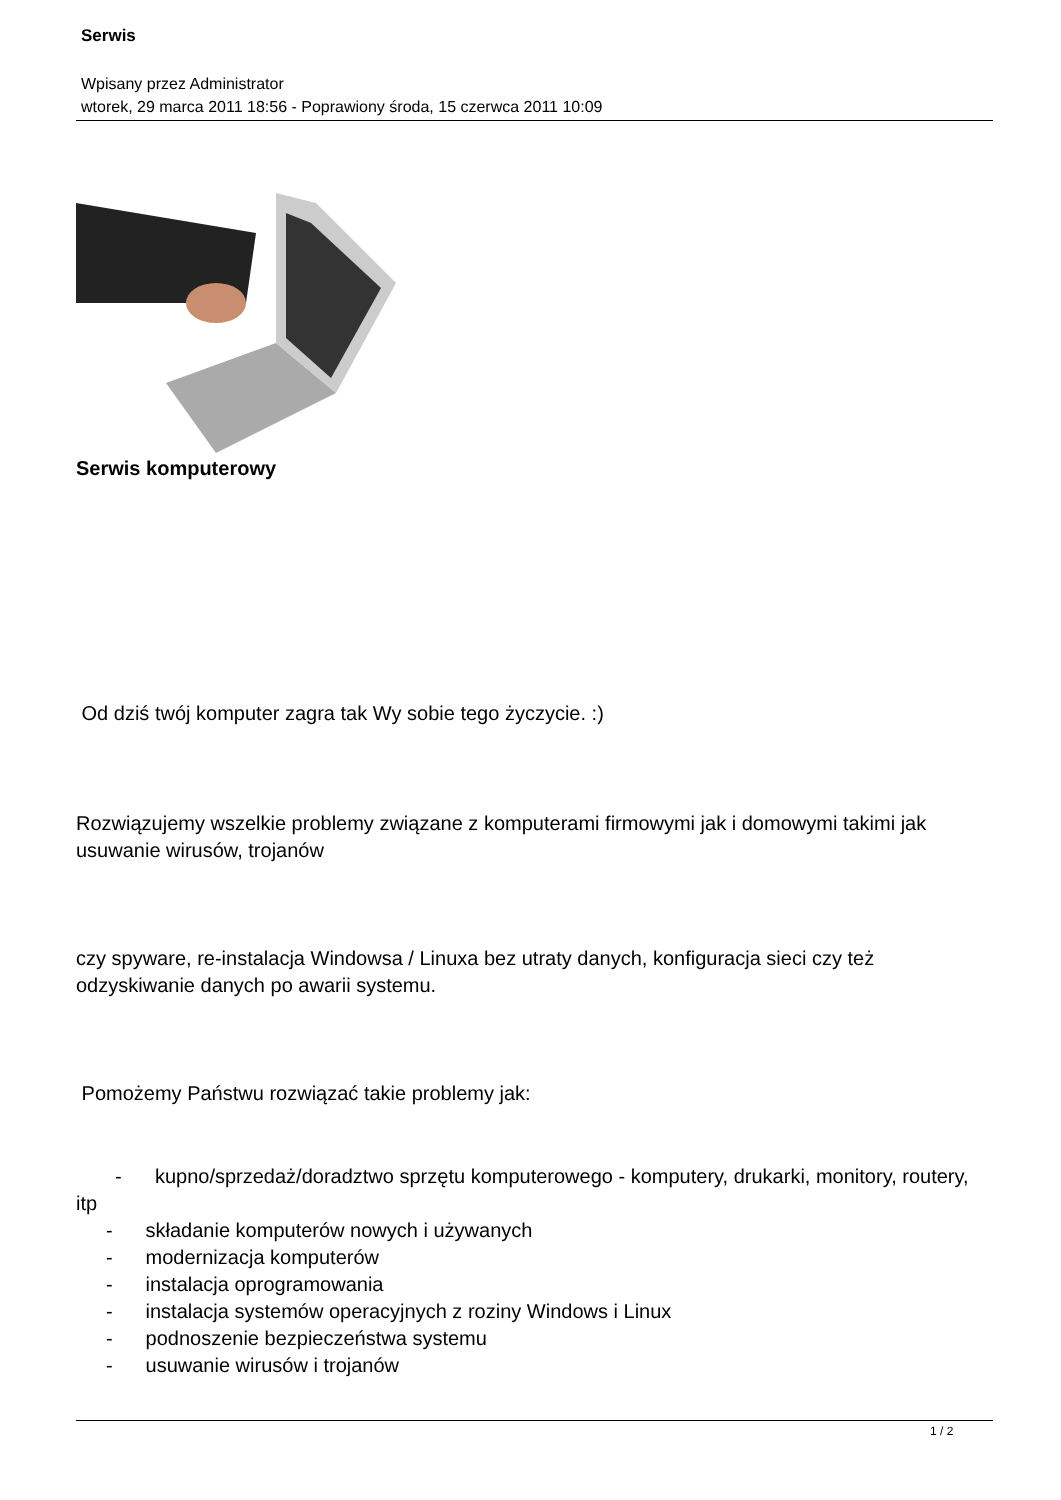Serwis
Wpisany przez Administrator
wtorek, 29 marca 2011 18:56 - Poprawiony środa, 15 czerwca 2011 10:09
Serwis komputerowy
Od dziś twój komputer zagra tak Wy sobie tego życzycie. :)
Rozwiązujemy wszelkie problemy związane z komputerami firmowymi jak i domowymi takimi jak usuwanie wirusów, trojanów
czy spyware, re-instalacja Windowsa / Linuxa bez utraty danych, konfiguracja sieci czy też odzyskiwanie danych po awarii systemu.
Pomożemy Państwu rozwiązać takie problemy jak:
- kupno/sprzedaż/doradztwo sprzętu komputerowego - komputery, drukarki, monitory, routery, itp
- składanie komputerów nowych i używanych
- modernizacja komputerów
- instalacja oprogramowania
- instalacja systemów operacyjnych z roziny Windows i Linux
- podnoszenie bezpieczeństwa systemu
- usuwanie wirusów i trojanów
1 / 2